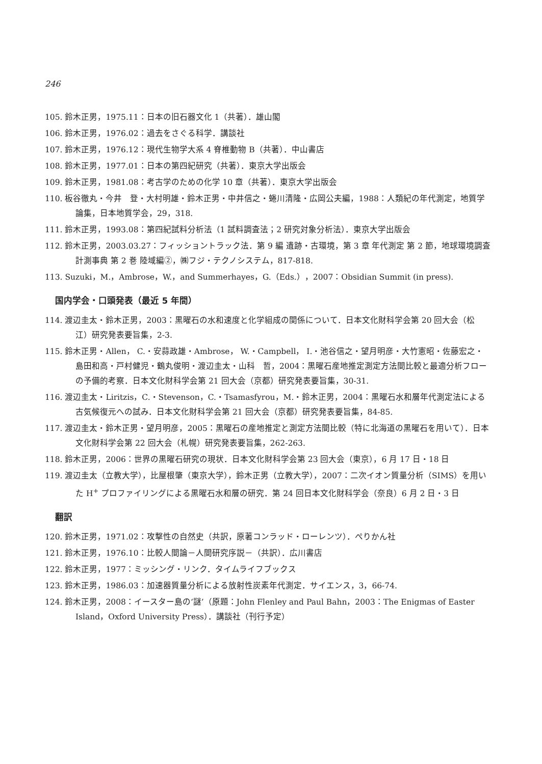246
105. 鈴木正男，1975.11：日本の旧石器文化 1（共著）．雄山閣
106. 鈴木正男，1976.02：過去をさぐる科学．講談社
107. 鈴木正男，1976.12：現代生物学大系 4 脊椎動物 B（共著）．中山書店
108. 鈴木正男，1977.01：日本の第四紀研究（共著）．東京大学出版会
109. 鈴木正男，1981.08：考古学のための化学 10 章（共著）．東京大学出版会
110. 板谷徹丸・今井　登・大村明雄・鈴木正男・中井信之・蜷川清隆・広岡公夫編，1988：人類紀の年代測定，地質学論集，日本地質学会，29，318.
111. 鈴木正男，1993.08：第四紀試料分析法（1 試料調査法；2 研究対象分析法）．東京大学出版会
112. 鈴木正男，2003.03.27：フィッショントラック法．第 9 編 遺跡・古環境，第 3 章 年代測定 第 2 節，地球環境調査計測事典 第 2 巻 陸域編②，㈱フジ・テクノシステム，817-818.
113. Suzuki，M.，Ambrose，W.，and Summerhayes，G.（Eds.），2007：Obsidian Summit (in press).
国内学会・口頭発表（最近 5 年間）
114. 渡辺圭太・鈴木正男，2003：黒曜石の水和速度と化学組成の関係について．日本文化財科学会第 20 回大会（松江）研究発表要旨集，2-3.
115. 鈴木正男・Allen， C.・安蒜政雄・Ambrose， W.・Campbell， I.・池谷信之・望月明彦・大竹憲昭・佐藤宏之・島田和高・戸村健児・鶴丸俊明・渡辺圭太・山科　哲，2004：黒曜石産地推定測定方法間比較と最適分析フローの予備的考察．日本文化財科学会第 21 回大会（京都）研究発表要旨集，30-31.
116. 渡辺圭太・Liritzis，C.・Stevenson，C.・Tsamasfyrou，M.・鈴木正男，2004：黒曜石水和層年代測定法による古気候復元への試み．日本文化財科学会第 21 回大会（京都）研究発表要旨集，84-85.
117. 渡辺圭太・鈴木正男・望月明彦，2005：黒曜石の産地推定と測定方法間比較（特に北海道の黒曜石を用いて）．日本文化財科学会第 22 回大会（札幌）研究発表要旨集，262-263.
118. 鈴木正男，2006：世界の黒曜石研究の現状．日本文化財科学会第 23 回大会（東京），6 月 17 日・18 日
119. 渡辺圭太（立教大学），比屋根肇（東京大学），鈴木正男（立教大学），2007：二次イオン質量分析（SIMS）を用いた H<sup>+</sup> プロファイリングによる黒曜石水和層の研究．第 24 回日本文化財科学会（奈良）6 月 2 日・3 日
翻訳
120. 鈴木正男，1971.02：攻撃性の自然史（共訳，原著コンラッド・ローレンツ）．ぺりかん社
121. 鈴木正男，1976.10：比較人間論－人間研究序説－（共訳）．広川書店
122. 鈴木正男，1977：ミッシング・リンク．タイムライフブックス
123. 鈴木正男，1986.03：加速器質量分析による放射性炭素年代測定．サイエンス，3，66-74.
124. 鈴木正男，2008：イースター島の‘謎’（原題：John Flenley and Paul Bahn，2003：The Enigmas of Easter Island，Oxford University Press）．講談社（刊行予定）